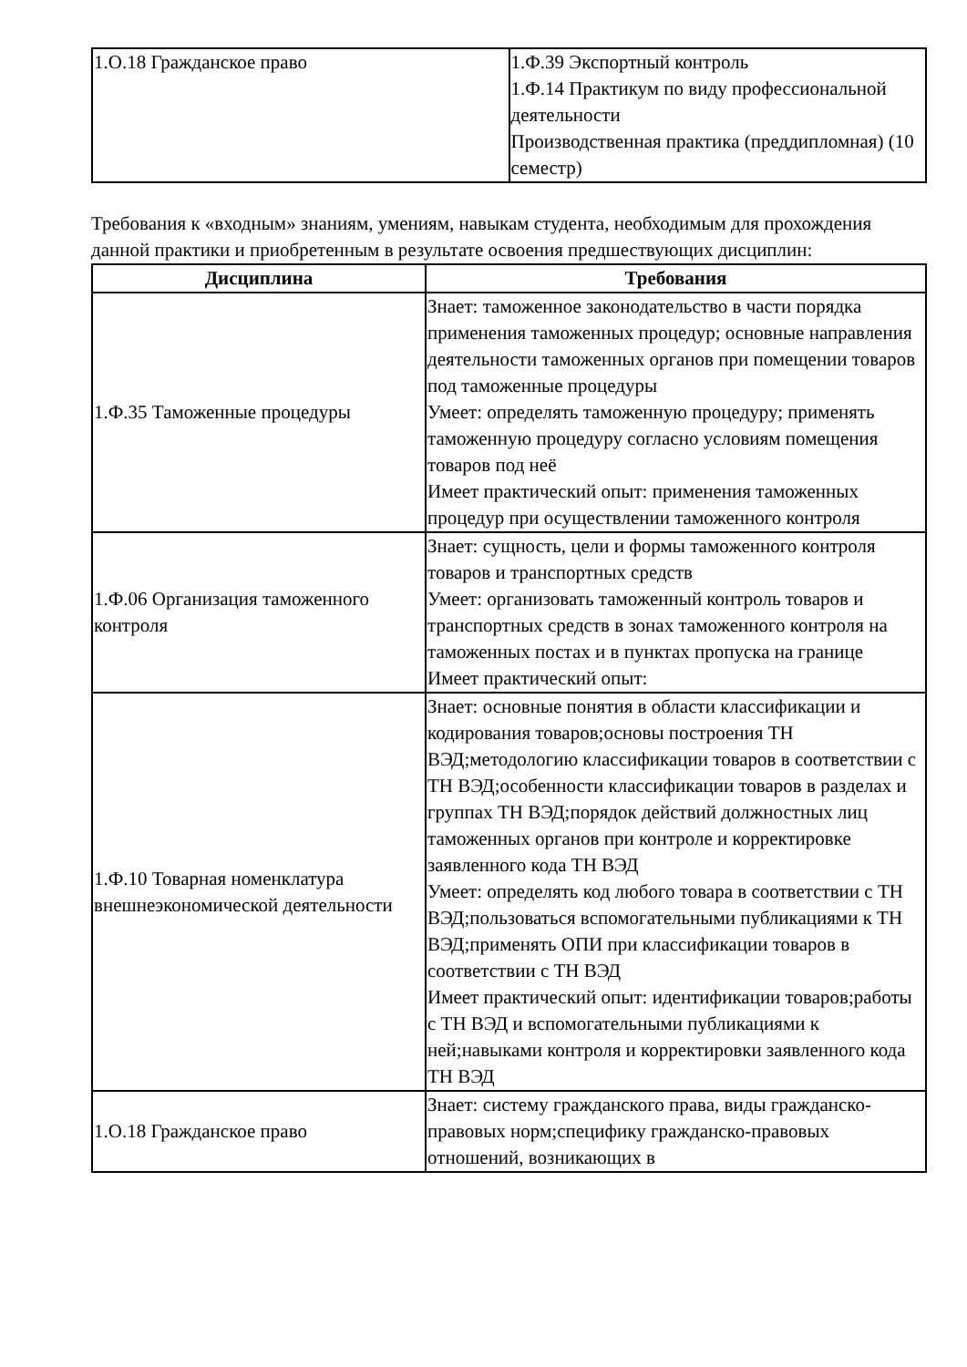| 1.О.18 Гражданское право | 1.Ф.39 Экспортный контроль 1.Ф.14 Практикум по виду профессиональной деятельности Производственная практика (преддипломная) (10 семестр) |
Требования к «входным» знаниям, умениям, навыкам студента, необходимым для прохождения данной практики и приобретенным в результате освоения предшествующих дисциплин:
| Дисциплина | Требования |
| --- | --- |
| 1.Ф.35 Таможенные процедуры | Знает: таможенное законодательство в части порядка применения таможенных процедур; основные направления деятельности таможенных органов при помещении товаров под таможенные процедуры Умеет: определять таможенную процедуру; применять таможенную процедуру согласно условиям помещения товаров под неё Имеет практический опыт: применения таможенных процедур при осуществлении таможенного контроля |
| 1.Ф.06 Организация таможенного контроля | Знает: сущность, цели и формы таможенного контроля товаров и транспортных средств Умеет: организовать таможенный контроль товаров и транспортных средств в зонах таможенного контроля на таможенных постах и в пунктах пропуска на границе Имеет практический опыт: |
| 1.Ф.10 Товарная номенклатура внешнеэкономической деятельности | Знает: основные понятия в области классификации и кодирования товаров;основы построения ТН ВЭД;методологию классификации товаров в соответствии с ТН ВЭД;особенности классификации товаров в разделах и группах ТН ВЭД;порядок действий должностных лиц таможенных органов при контроле и корректировке заявленного кода ТН ВЭД Умеет: определять код любого товара в соответствии с ТН ВЭД;пользоваться вспомогательными публикациями к ТН ВЭД;применять ОПИ при классификации товаров в соответствии с ТН ВЭД Имеет практический опыт: идентификации товаров;работы с ТН ВЭД и вспомогательными публикациями к ней;навыками контроля и корректировки заявленного кода ТН ВЭД |
| 1.О.18 Гражданское право | Знает: систему гражданского права, виды гражданско-правовых норм;специфику гражданско-правовых отношений, возникающих в |